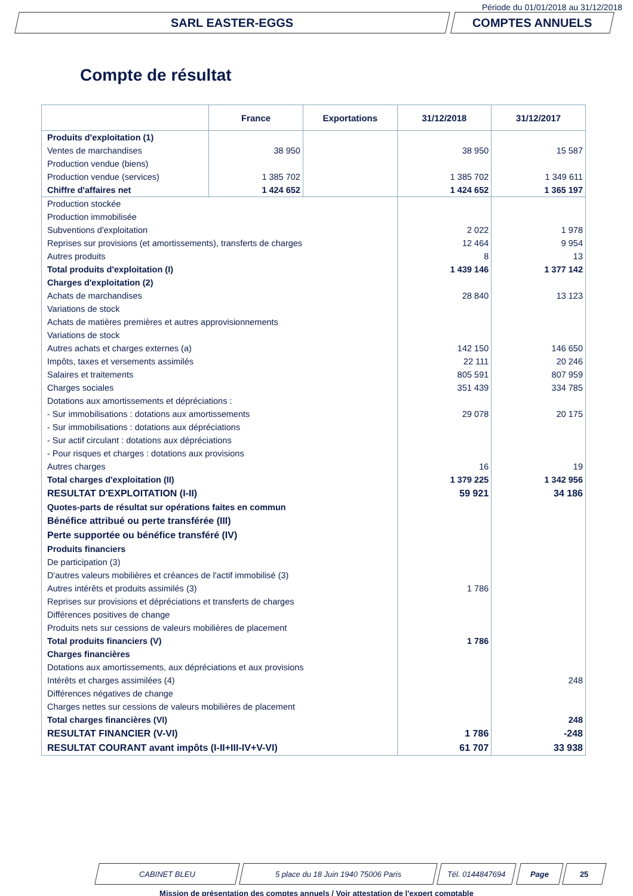Période du 01/01/2018 au 31/12/2018
SARL EASTER-EGGS COMPTES ANNUELS
Compte de résultat
| | France | Exportations | 31/12/2018 | 31/12/2017 |
| --- | --- | --- | --- | --- |
| Produits d'exploitation (1) | | | | |
| Ventes de marchandises | 38 950 | | 38 950 | 15 587 |
| Production vendue (biens) | | | | |
| Production vendue (services) | 1 385 702 | | 1 385 702 | 1 349 611 |
| Chiffre d'affaires net | 1 424 652 | | 1 424 652 | 1 365 197 |
| Production stockée | | | | |
| Production immobilisée | | | | |
| Subventions d'exploitation | | | 2 022 | 1 978 |
| Reprises sur provisions (et amortissements), transferts de charges | | | 12 464 | 9 954 |
| Autres produits | | | 8 | 13 |
| Total produits d'exploitation (I) | | | 1 439 146 | 1 377 142 |
| Charges d'exploitation (2) | | | | |
| Achats de marchandises | | | 28 840 | 13 123 |
| Variations de stock | | | | |
| Achats de matières premières et autres approvisionnements | | | | |
| Variations de stock | | | | |
| Autres achats et charges externes (a) | | | 142 150 | 146 650 |
| Impôts, taxes et versements assimilés | | | 22 111 | 20 246 |
| Salaires et traitements | | | 805 591 | 807 959 |
| Charges sociales | | | 351 439 | 334 785 |
| Dotations aux amortissements et dépréciations : | | | | |
| - Sur immobilisations : dotations aux amortissements | | | 29 078 | 20 175 |
| - Sur immobilisations : dotations aux dépréciations | | | | |
| - Sur actif circulant : dotations aux dépréciations | | | | |
| - Pour risques et charges : dotations aux provisions | | | | |
| Autres charges | | | 16 | 19 |
| Total charges d'exploitation (II) | | | 1 379 225 | 1 342 956 |
| RESULTAT D'EXPLOITATION (I-II) | | | 59 921 | 34 186 |
| Quotes-parts de résultat sur opérations faites en commun | | | | |
| Bénéfice attribué ou perte transférée (III) | | | | |
| Perte supportée ou bénéfice transféré (IV) | | | | |
| Produits financiers | | | | |
| De participation (3) | | | | |
| D'autres valeurs mobilières et créances de l'actif immobilisé (3) | | | | |
| Autres intérêts et produits assimilés (3) | | | 1 786 | |
| Reprises sur provisions et dépréciations et transferts de charges | | | | |
| Différences positives de change | | | | |
| Produits nets sur cessions de valeurs mobilières de placement | | | | |
| Total produits financiers (V) | | | 1 786 | |
| Charges financières | | | | |
| Dotations aux amortissements, aux dépréciations et aux provisions | | | | |
| Intérêts et charges assimilées (4) | | | | 248 |
| Différences négatives de change | | | | |
| Charges nettes sur cessions de valeurs mobilières de placement | | | | |
| Total charges financières (VI) | | | | 248 |
| RESULTAT FINANCIER (V-VI) | | | 1 786 | -248 |
| RESULTAT COURANT avant impôts (I-II+III-IV+V-VI) | | | 61 707 | 33 938 |
CABINET BLEU 5 place du 18 Juin 1940 75006 Paris Tél. 0144847694 Page 25
Mission de présentation des comptes annuels / Voir attestation de l'expert comptable